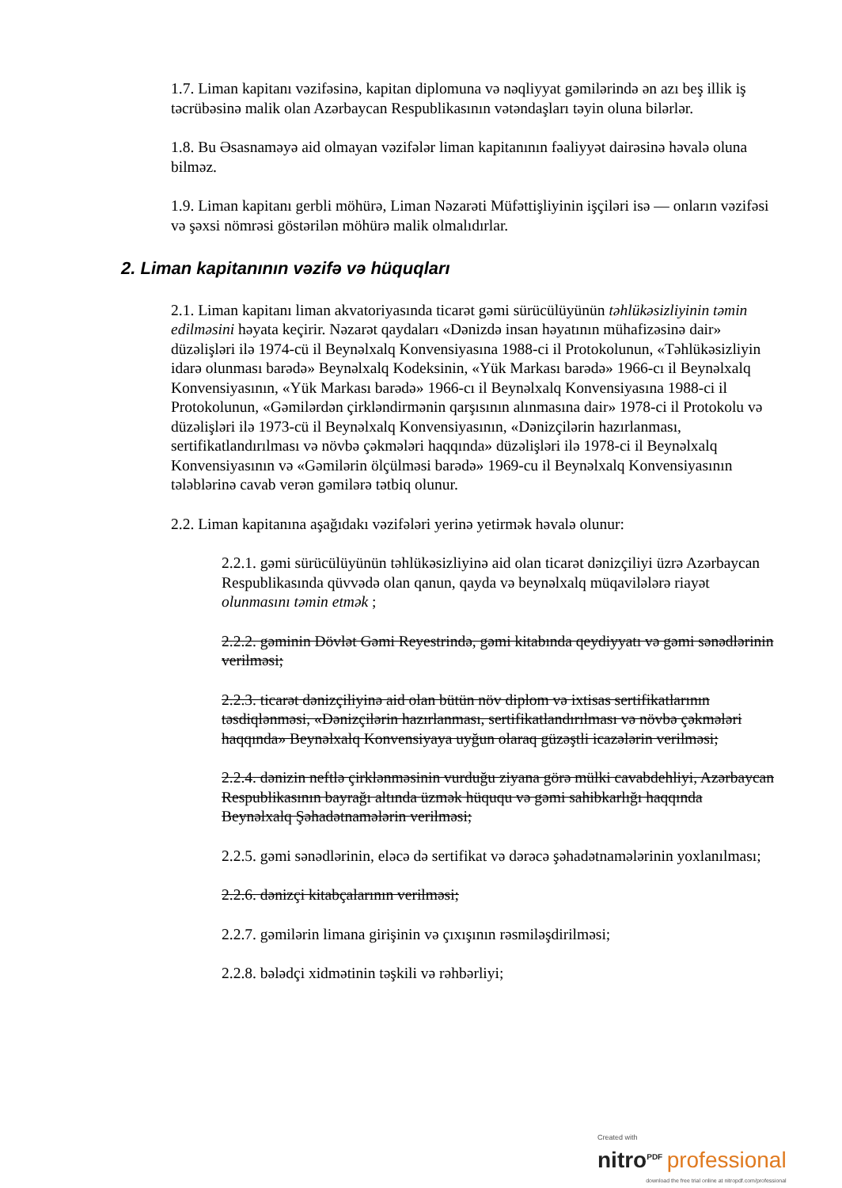1.7. Liman kapitanı vəzifəsinə, kapitan diplomuna və nəqliyyat gəmilərində ən azı beş illik iş təcrübəsinə malik olan Azərbaycan Respublikasının vətəndaşları təyin oluna bilərlər.
1.8. Bu Əsasnaməyə aid olmayan vəzifələr liman kapitanının fəaliyyət dairəsinə həvalə oluna bilməz.
1.9. Liman kapitanı gerbli möhürə, Liman Nəzarəti Müfəttişliyinin işçiləri isə — onların vəzifəsi və şəxsi nömrəsi göstərilən möhürə malik olmalıdırlar.
2. Liman kapitanının vəzifə və hüquqları
2.1. Liman kapitanı liman akvatoriyasında ticarət gəmi sürücülüyünün təhlükəsizliyinin təmin edilməsini həyata keçirir. Nəzarət qaydaları «Dənizdə insan həyatının mühafizəsinə dair» düzəlişləri ilə 1974-cü il Beynəlxalq Konvensiyasına 1988-ci il Protokolunun, «Təhlükəsizliyin idarə olunması barədə» Beynəlxalq Kodeksinin, «Yük Markası barədə» 1966-cı il Beynəlxalq Konvensiyasının, «Yük Markası barədə» 1966-cı il Beynəlxalq Konvensiyasına 1988-ci il Protokolunun, «Gəmilərdən çirkləndirmənin qarşısının alınmasına dair» 1978-ci il Protokolu və düzəlişləri ilə 1973-cü il Beynəlxalq Konvensiyasının, «Dənizçilərin hazırlanması, sertifikatlandırılması və növbə çəkmələri haqqında» düzəlişləri ilə 1978-ci il Beynəlxalq Konvensiyasının və «Gəmilərin ölçülməsi barədə» 1969-cu il Beynəlxalq Konvensiyasının tələblərinə cavab verən gəmilərə tətbiq olunur.
2.2. Liman kapitanına aşağıdakı vəzifələri yerinə yetirmək həvalə olunur:
2.2.1. gəmi sürücülüyünün təhlükəsizliyinə aid olan ticarət dənizçiliyi üzrə Azərbaycan Respublikasında qüvvədə olan qanun, qayda və beynəlxalq müqavilələrə riayət olunmasını təmin etmək ;
2.2.2. gəminin Dövlət Gəmi Reyestrində, gəmi kitabında qeydiyyatı və gəmi sənədlərinin verilməsi;
2.2.3. ticarət dənizçiliyinə aid olan bütün növ diplom və ixtisas sertifikatlarının təsdiqlənməsi, «Dənizçilərin hazırlanması, sertifikatlandırılması və növbə çəkmələri haqqında» Beynəlxalq Konvensiyaya uyğun olaraq güzəştli icazələrin verilməsi;
2.2.4. dənizin neftlə çirklənməsinin vurduğu ziyana görə mülki cavabdehliyi, Azərbaycan Respublikasının bayrağı altında üzmək hüququ və gəmi sahibkarlığı haqqında Beynəlxalq Şəhadətnamələrin verilməsi;
2.2.5. gəmi sənədlərinin, eləcə də sertifikat və dərəcə şəhadətnamələrinin yoxlanılması;
2.2.6. dənizçi kitabçalarının verilməsi;
2.2.7. gəmilərin limana girişinin və çıxışının rəsmiləşdirilməsi;
2.2.8. bələdçi xidmətinin təşkili və rəhbərliyi;
Created with
nitro<sup>PDF</sup> professional
download the free trial online at nitropdf.com/professional